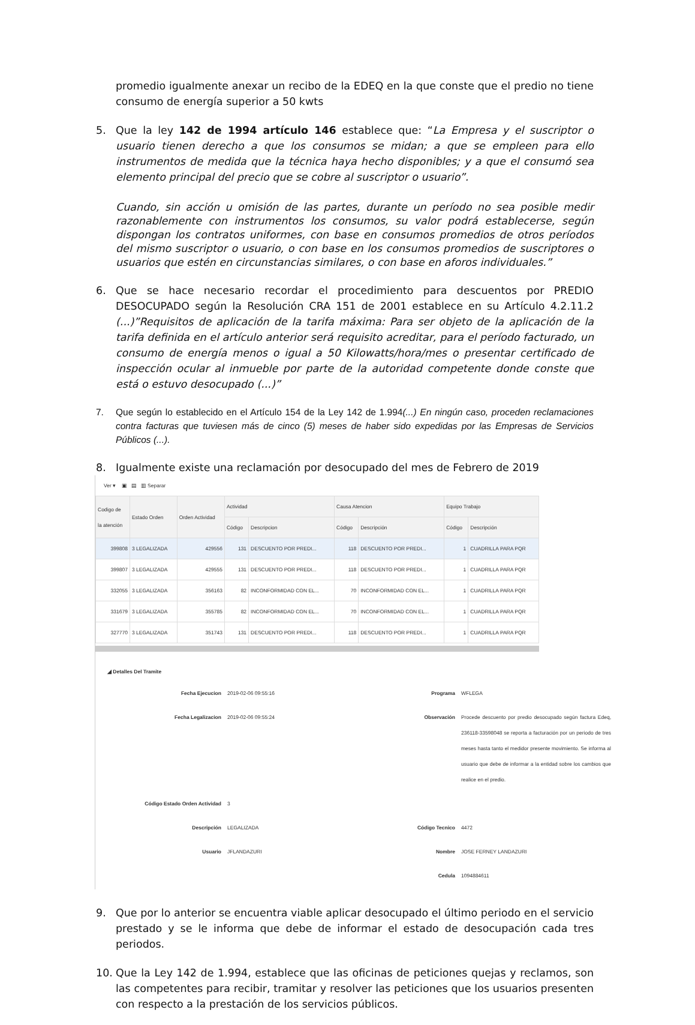promedio igualmente anexar un recibo de la EDEQ en la que conste que el predio no tiene consumo de energía superior a 50 kwts
5. Que la ley 142 de 1994 artículo 146 establece que: “La Empresa y el suscriptor o usuario tienen derecho a que los consumos se midan; a que se empleen para ello instrumentos de medida que la técnica haya hecho disponibles; y a que el consumó sea elemento principal del precio que se cobre al suscriptor o usuario”.
Cuando, sin acción u omisión de las partes, durante un período no sea posible medir razonablemente con instrumentos los consumos, su valor podrá establecerse, según dispongan los contratos uniformes, con base en consumos promedios de otros períodos del mismo suscriptor o usuario, o con base en los consumos promedios de suscriptores o usuarios que estén en circunstancias similares, o con base en aforos individuales.”
6. Que se hace necesario recordar el procedimiento para descuentos por PREDIO DESOCUPADO según la Resolución CRA 151 de 2001 establece en su Artículo 4.2.11.2 (...)”Requisitos de aplicación de la tarifa máxima: Para ser objeto de la aplicación de la tarifa definida en el artículo anterior será requisito acreditar, para el período facturado, un consumo de energía menos o igual a 50 Kilowatts/hora/mes o presentar certificado de inspección ocular al inmueble por parte de la autoridad competente donde conste que está o estuvo desocupado (...)”
7. Que según lo establecido en el Artículo 154 de la Ley 142 de 1.994(...) En ningún caso, proceden reclamaciones contra facturas que tuviesen más de cinco (5) meses de haber sido expedidas por las Empresas de Servicios Públicos (...).
8. Igualmente existe una reclamación por desocupado del mes de Febrero de 2019
Ver ▾ ▣ ▤ ▥ Separar
| Codigo de la atención | Estado Orden | Orden Actividad | Actividad | | Causa Atencion | | Equipo Trabajo | |
| --- | --- | --- | --- | --- | --- | --- | --- | --- |
| | | | Código | Descripcion | Código | Descripción | Código | Descripción |
| 399808 | 3 LEGALIZADA | 429556 | 131 | DESCUENTO POR PREDI... | 118 | DESCUENTO POR PREDI... | 1 | CUADRILLA PARA PQR |
| 399807 | 3 LEGALIZADA | 429555 | 131 | DESCUENTO POR PREDI... | 118 | DESCUENTO POR PREDI... | 1 | CUADRILLA PARA PQR |
| 332055 | 3 LEGALIZADA | 356163 | 82 | INCONFORMIDAD CON EL... | 70 | INCONFORMIDAD CON EL... | 1 | CUADRILLA PARA PQR |
| 331679 | 3 LEGALIZADA | 355785 | 82 | INCONFORMIDAD CON EL... | 70 | INCONFORMIDAD CON EL... | 1 | CUADRILLA PARA PQR |
| 327770 | 3 LEGALIZADA | 351743 | 131 | DESCUENTO POR PREDI... | 118 | DESCUENTO POR PREDI... | 1 | CUADRILLA PARA PQR |
◢ Detalles Del Tramite
Fecha Ejecucion
2019-02-06 09:55:16
Programa
WFLEGA
Fecha Legalizacion
2019-02-06 09:55:24
Observación
Procede descuento por predio desocupado según factura Edeq, 236118-33598048 se reporta a facturación por un periodo de tres meses hasta tanto el medidor presente movimiento. Se informa al usuario que debe de informar a la entidad sobre los cambios que realice en el predio.
Código Estado Orden Actividad
3
Descripción
LEGALIZADA
Código Tecnico
4472
Usuario
JFLANDAZURI
Nombre
JOSE FERNEY LANDAZURI
Cedula
1094884611
9. Que por lo anterior se encuentra viable aplicar desocupado el último periodo en el servicio prestado y se le informa que debe de informar el estado de desocupación cada tres periodos.
10. Que la Ley 142 de 1.994, establece que las oficinas de peticiones quejas y reclamos, son las competentes para recibir, tramitar y resolver las peticiones que los usuarios presenten con respecto a la prestación de los servicios públicos.